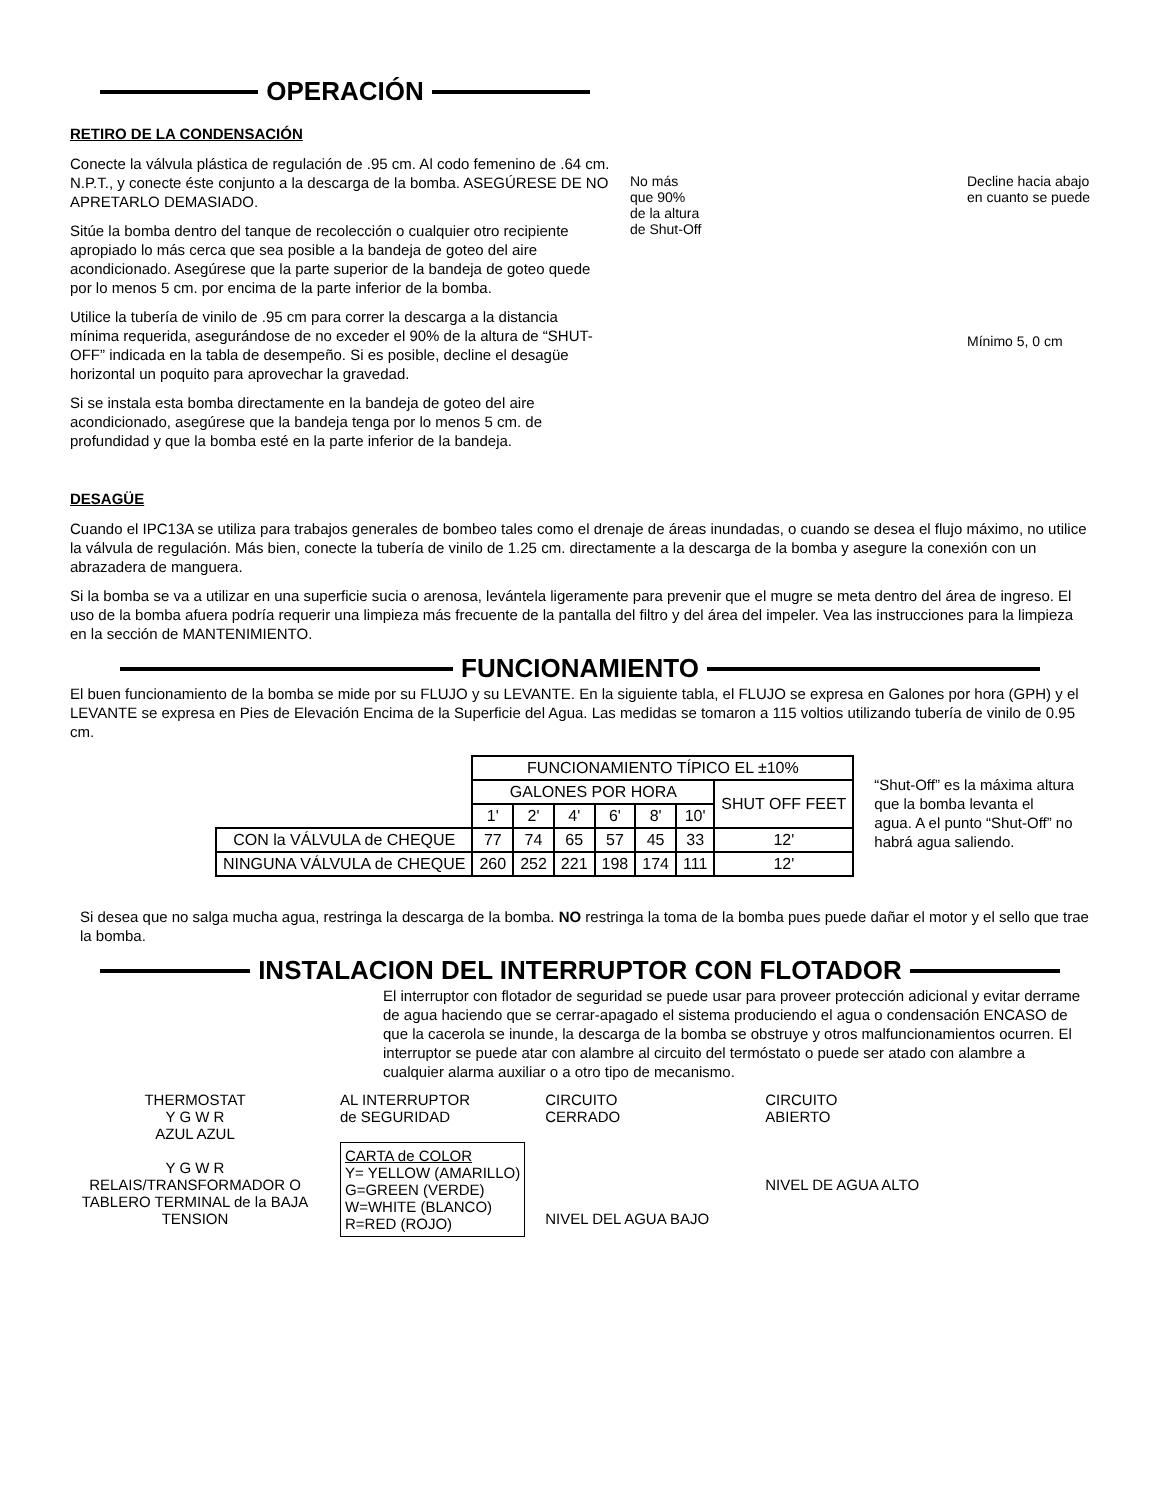OPERACIÓN
RETIRO DE LA CONDENSACIÓN
Conecte la válvula plástica de regulación de .95 cm. Al codo femenino de .64 cm. N.P.T., y conecte éste conjunto a la descarga de la bomba. ASEGÚRESE DE NO APRETARLO DEMASIADO.
Sitúe la bomba dentro del tanque de recolección o cualquier otro recipiente apropiado lo más cerca que sea posible a la bandeja de goteo del aire acondicionado. Asegúrese que la parte superior de la bandeja de goteo quede por lo menos 5 cm. por encima de la parte inferior de la bomba.
Utilice la tubería de vinilo de .95 cm para correr la descarga a la distancia mínima requerida, asegurándose de no exceder el 90% de la altura de “SHUT-OFF” indicada en la tabla de desempeño. Si es posible, decline el desagüe horizontal un poquito para aprovechar la gravedad.
Si se instala esta bomba directamente en la bandeja de goteo del aire acondicionado, asegúrese que la bandeja tenga por lo menos 5 cm. de profundidad y que la bomba esté en la parte inferior de la bandeja.
No más
que 90%
de la altura
de Shut-Off
Decline hacia abajo
en cuanto se puede
Mínimo 5, 0 cm
DESAGÜE
Cuando el IPC13A se utiliza para trabajos generales de bombeo tales como el drenaje de áreas inundadas, o cuando se desea el flujo máximo, no utilice la válvula de regulación. Más bien, conecte la tubería de vinilo de 1.25 cm. directamente a la descarga de la bomba y asegure la conexión con un abrazadera de manguera.
Si la bomba se va a utilizar en una superficie sucia o arenosa, levántela ligeramente para prevenir que el mugre se meta dentro del área de ingreso. El uso de la bomba afuera podría requerir una limpieza más frecuente de la pantalla del filtro y del área del impeler. Vea las instrucciones para la limpieza en la sección de MANTENIMIENTO.
FUNCIONAMIENTO
El buen funcionamiento de la bomba se mide por su FLUJO y su LEVANTE. En la siguiente tabla, el FLUJO se expresa en Galones por hora (GPH) y el LEVANTE se expresa en Pies de Elevación Encima de la Superficie del Agua. Las medidas se tomaron a 115 voltios utilizando tubería de vinilo de 0.95 cm.
| | FUNCIONAMIENTO TÍPICO EL ±10% | | | | | | |
| | GALONES POR HORA | | | | | | SHUT OFF FEET |
| | 1' | 2' | 4' | 6' | 8' | 10' | |
| CON la VÁLVULA de CHEQUE | 77 | 74 | 65 | 57 | 45 | 33 | 12' |
| NINGUNA VÁLVULA de CHEQUE | 260 | 252 | 221 | 198 | 174 | 111 | 12' |
“Shut-Off” es la máxima altura que la bomba levanta el agua. A el punto “Shut-Off” no habrá agua saliendo.
Si desea que no salga mucha agua, restringa la descarga de la bomba. NO restringa la toma de la bomba pues puede dañar el motor y el sello que trae la bomba.
INSTALACION DEL INTERRUPTOR CON FLOTADOR
El interruptor con flotador de seguridad se puede usar para proveer protección adicional y evitar derrame de agua haciendo que se cerrar-apagado el sistema produciendo el agua o condensación ENCASO de que la cacerola se inunde, la descarga de la bomba se obstruye y otros malfuncionamientos ocurren. El interruptor se puede atar con alambre al circuito del termóstato o puede ser atado con alambre a cualquier alarma auxiliar o a otro tipo de mecanismo.
THERMOSTAT
Y G W R
AZUL AZUL
Y G W R
RELAIS/TRANSFORMADOR O TABLERO TERMINAL de la BAJA TENSION
AL INTERRUPTOR
de SEGURIDAD
CARTA de COLOR
Y= YELLOW (AMARILLO)
G=GREEN (VERDE)
W=WHITE (BLANCO)
R=RED (ROJO)
CIRCUITO
CERRADO
NIVEL DEL AGUA BAJO
CIRCUITO
ABIERTO
NIVEL DE AGUA ALTO